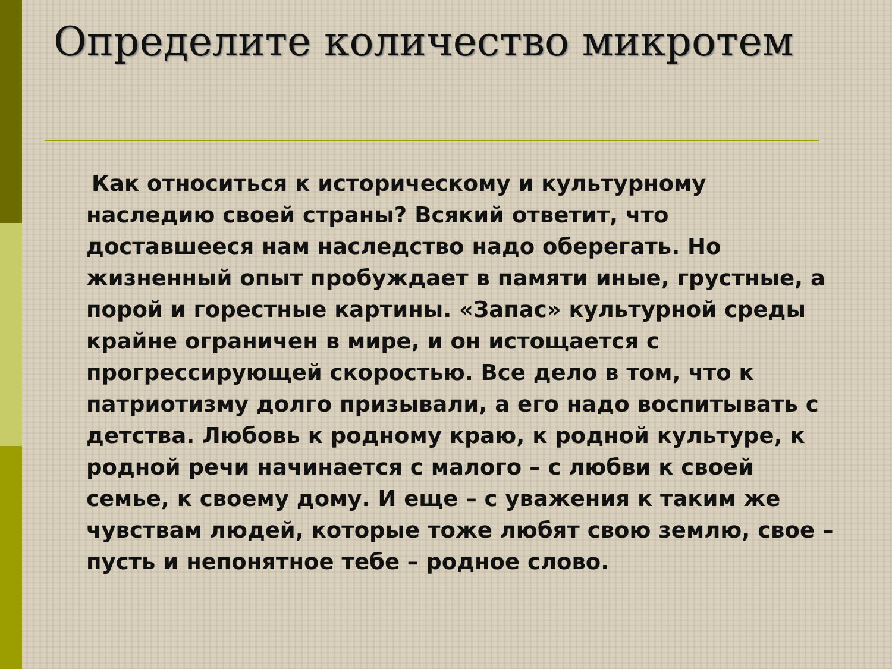Определите количество микротем
Как относиться к историческому и культурному наследию своей страны? Всякий ответит, что доставшееся нам наследство надо оберегать. Но жизненный опыт пробуждает в памяти иные, грустные, а порой и горестные картины. «Запас» культурной среды крайне ограничен в мире, и он истощается с прогрессирующей скоростью. Все дело в том, что к патриотизму долго призывали, а его надо воспитывать с детства. Любовь к родному краю, к родной культуре, к родной речи начинается с малого – с любви к своей семье, к своему дому. И еще – с уважения к таким же чувствам людей, которые тоже любят свою землю, свое – пусть и непонятное тебе – родное слово.